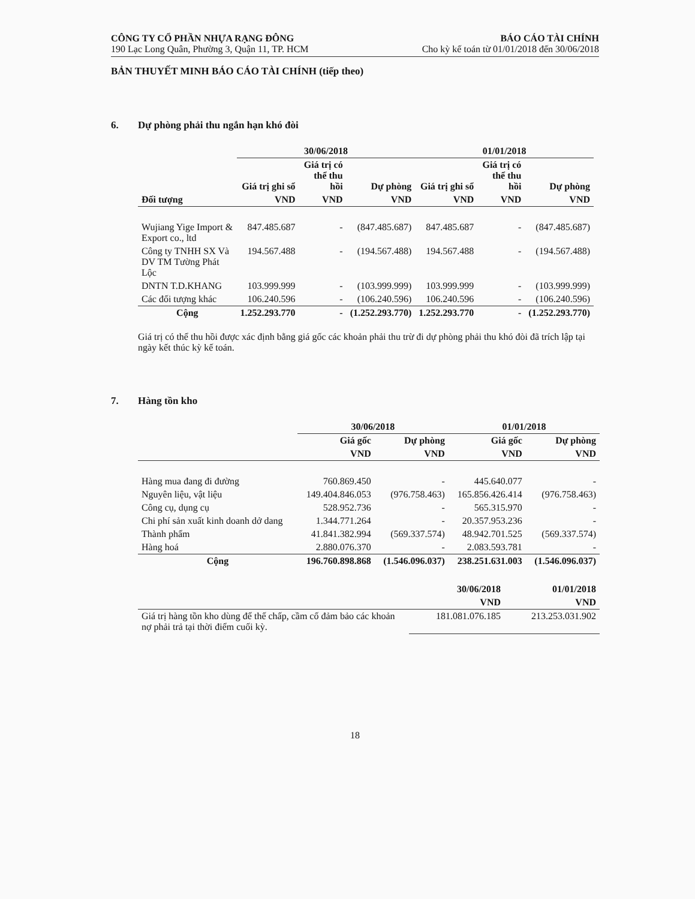CÔNG TY CỔ PHẦN NHỰA RẠNG ĐÔNG
190 Lạc Long Quân, Phường 3, Quận 11, TP. HCM
BÁO CÁO TÀI CHÍNH
Cho kỳ kế toán từ 01/01/2018 đến 30/06/2018
BẢN THUYẾT MINH BÁO CÁO TÀI CHÍNH (tiếp theo)
6. Dự phòng phải thu ngắn hạn khó đòi
| | 30/06/2018 | | | 01/01/2018 | | |
| --- | --- | --- | --- | --- | --- | --- |
| | Giá trị ghi sổ | Giá trị có thể thu hồi | Dự phòng | Giá trị ghi sổ | Giá trị có thể thu hồi | Dự phòng |
| Đối tượng | VND | VND | VND | VND | VND | VND |
| Wujiang Yige Import & Export co., ltd | 847.485.687 | - | (847.485.687) | 847.485.687 | - | (847.485.687) |
| Công ty TNHH SX Và DV TM Tường Phát Lộc | 194.567.488 | - | (194.567.488) | 194.567.488 | - | (194.567.488) |
| DNTN T.D.KHANG | 103.999.999 | - | (103.999.999) | 103.999.999 | - | (103.999.999) |
| Các đối tượng khác | 106.240.596 | - | (106.240.596) | 106.240.596 | - | (106.240.596) |
| Cộng | 1.252.293.770 | - | (1.252.293.770) | 1.252.293.770 | - | (1.252.293.770) |
Giá trị có thể thu hồi được xác định bằng giá gốc các khoản phải thu trừ đi dự phòng phải thu khó đòi đã trích lập tại ngày kết thúc kỳ kế toán.
7. Hàng tồn kho
| | 30/06/2018 | | 01/01/2018 | |
| --- | --- | --- | --- | --- |
| | Giá gốc | Dự phòng | Giá gốc | Dự phòng |
| | VND | VND | VND | VND |
| Hàng mua đang đi đường | 760.869.450 | - | 445.640.077 | - |
| Nguyên liệu, vật liệu | 149.404.846.053 | (976.758.463) | 165.856.426.414 | (976.758.463) |
| Công cụ, dụng cụ | 528.952.736 | - | 565.315.970 | - |
| Chi phí sản xuất kinh doanh dở dang | 1.344.771.264 | - | 20.357.953.236 | - |
| Thành phẩm | 41.841.382.994 | (569.337.574) | 48.942.701.525 | (569.337.574) |
| Hàng hoá | 2.880.076.370 | - | 2.083.593.781 | - |
| Cộng | 196.760.898.868 | (1.546.096.037) | 238.251.631.003 | (1.546.096.037) |
| | 30/06/2018 | 01/01/2018 |
| --- | --- | --- |
| | VND | VND |
| Giá trị hàng tồn kho dùng để thế chấp, cầm cố đảm bảo các khoản nợ phải trả tại thời điểm cuối kỳ. | 181.081.076.185 | 213.253.031.902 |
18